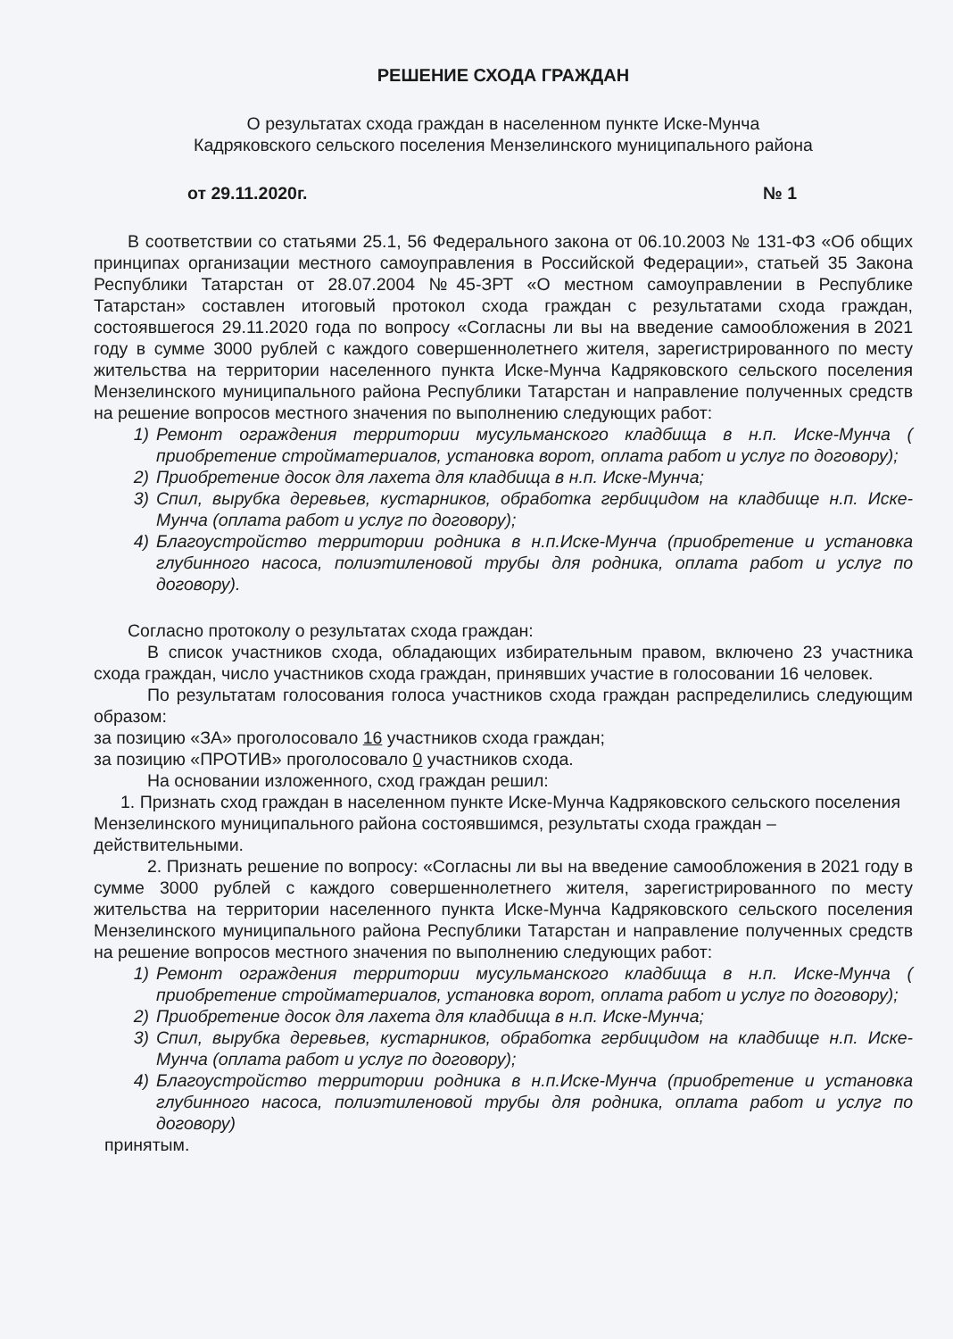РЕШЕНИЕ СХОДА ГРАЖДАН
О результатах схода граждан в населенном пункте Иске-Мунча
Кадряковского сельского поселения Мензелинского муниципального района
от 29.11.2020г. № 1
В соответствии со статьями 25.1, 56 Федерального закона от 06.10.2003 № 131-ФЗ «Об общих принципах организации местного самоуправления в Российской Федерации», статьей 35 Закона Республики Татарстан от 28.07.2004 №45-ЗРТ «О местном самоуправлении в Республике Татарстан» составлен итоговый протокол схода граждан с результатами схода граждан, состоявшегося 29.11.2020 года по вопросу «Согласны ли вы на введение самообложения в 2021 году в сумме 3000 рублей с каждого совершеннолетнего жителя, зарегистрированного по месту жительства на территории населенного пункта Иске-Мунча Кадряковского сельского поселения Мензелинского муниципального района Республики Татарстан и направление полученных средств на решение вопросов местного значения по выполнению следующих работ:
1) Ремонт ограждения территории мусульманского кладбища в н.п. Иске-Мунча ( приобретение стройматериалов, установка ворот, оплата работ и услуг по договору);
2) Приобретение досок для лахета для кладбища в н.п. Иске-Мунча;
3) Спил, вырубка деревьев, кустарников, обработка гербицидом на кладбище н.п. Иске-Мунча (оплата работ и услуг по договору);
4) Благоустройство территории родника в н.п.Иске-Мунча (приобретение и установка глубинного насоса, полиэтиленовой трубы для родника, оплата работ и услуг по договору).
Согласно протоколу о результатах схода граждан:
В список участников схода, обладающих избирательным правом, включено 23 участника схода граждан, число участников схода граждан, принявших участие в голосовании 16 человек.
По результатам голосования голоса участников схода граждан распределились следующим образом:
за позицию «ЗА» проголосовало 16 участников схода граждан;
за позицию «ПРОТИВ» проголосовало 0 участников схода.
На основании изложенного, сход граждан решил:
1. Признать сход граждан в населенном пункте Иске-Мунча Кадряковского сельского поселения Мензелинского муниципального района состоявшимся, результаты схода граждан – действительными.
2. Признать решение по вопросу: «Согласны ли вы на введение самообложения в 2021 году в сумме 3000 рублей с каждого совершеннолетнего жителя, зарегистрированного по месту жительства на территории населенного пункта Иске-Мунча Кадряковского сельского поселения Мензелинского муниципального района Республики Татарстан и направление полученных средств на решение вопросов местного значения по выполнению следующих работ:
1) Ремонт ограждения территории мусульманского кладбища в н.п. Иске-Мунча ( приобретение стройматериалов, установка ворот, оплата работ и услуг по договору);
2) Приобретение досок для лахета для кладбища в н.п. Иске-Мунча;
3) Спил, вырубка деревьев, кустарников, обработка гербицидом на кладбище н.п. Иске-Мунча (оплата работ и услуг по договору);
4) Благоустройство территории родника в н.п.Иске-Мунча (приобретение и установка глубинного насоса, полиэтиленовой трубы для родника, оплата работ и услуг по договору)
принятым.